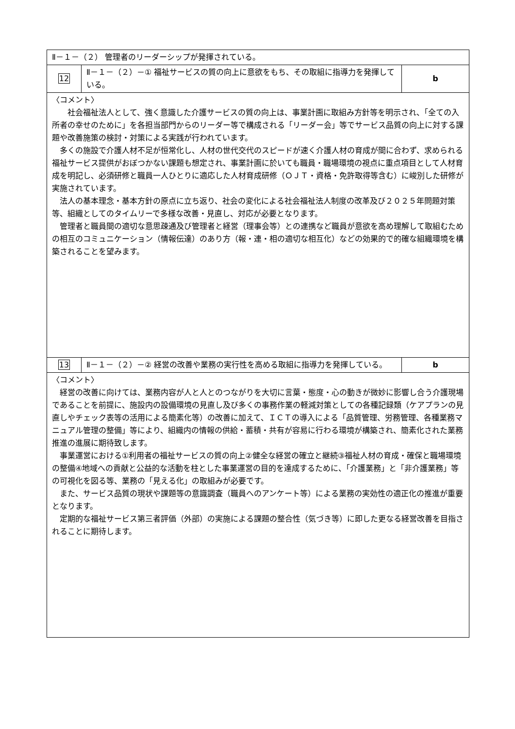| Ⅱ－１－（２） 管理者のリーダーシップが発揮されている。 | | |
| 12 | Ⅱ－１－（２）－① 福祉サービスの質の向上に意欲をもち、その取組に指導力を発揮している。 | b |
| 〈コメント〉 社会福祉法人として、強く意識した介護サービスの質の向上は、事業計画に取組み方針等を明示され、「全ての入所者の幸せのために」を各担当部門からのリーダー等で構成される「リーダー会」等でサービス品質の向上に対する課題や改善施策の検討・対策による実践が行われています。 多くの施設で介護人材不足が恒常化し、人材の世代交代のスピードが速く介護人材の育成が間に合わず、求められる福祉サービス提供がおぼつかない課題も想定され、事業計画に於いても職員・職場環境の視点に重点項目として人材育成を明記し、必須研修と職員一人ひとりに適応した人材育成研修（ＯＪＴ・資格・免許取得等含む）に峻別した研修が実施されています。 法人の基本理念・基本方針の原点に立ち返り、社会の変化による社会福祉法人制度の改革及び２０２５年問題対策等、組織としてのタイムリーで多様な改善・見直し、対応が必要となります。 管理者と職員間の適切な意思疎通及び管理者と経営（理事会等）との連携など職員が意欲を高め理解して取組むための相互のコミュニケーション（情報伝達）のあり方（報・連・相の適切な相互化）などの効果的で的確な組織環境を構築されることを望みます。 | | |
| 13 | Ⅱ－１－（２）－② 経営の改善や業務の実行性を高める取組に指導力を発揮している。 | b |
| 〈コメント〉 経営の改善に向けては、業務内容が人と人とのつながりを大切に言葉・態度・心の動きが微妙に影響し合う介護現場であることを前提に、施設内の設備環境の見直し及び多くの事務作業の軽減対策としての各種記録類（ケアプランの見直しやチェック表等の活用による簡素化等）の改善に加えて、ＩＣＴの導入による「品質管理、労務管理、各種業務マニュアル管理の整備」等により、組織内の情報の供給・蓄積・共有が容易に行わる環境が構築され、簡素化された業務推進の進展に期待致します。 事業運営における①利用者の福祉サービスの質の向上②健全な経営の確立と継続③福祉人材の育成・確保と職場環境の整備④地域への貢献と公益的な活動を柱とした事業運営の目的を達成するために、「介護業務」と「非介護業務」等の可視化を図る等、業務の「見える化」の取組みが必要です。 また、サービス品質の現状や課題等の意識調査（職員へのアンケート等）による業務の実効性の適正化の推進が重要となります。 定期的な福祉サービス第三者評価（外部）の実施による課題の整合性（気づき等）に即した更なる経営改善を目指されることに期待します。 | | |